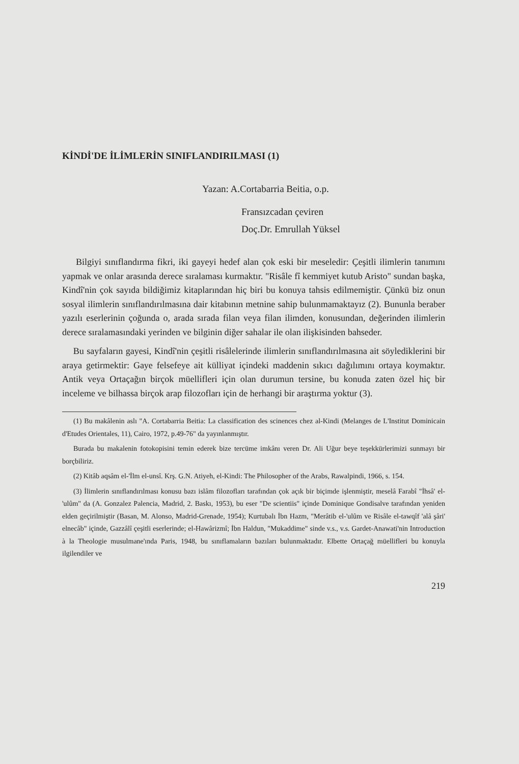KİNDİ'DE İLİMLERİN SINIFLANDIRILMASI (1)
Yazan: A.Cortabarria Beitia, o.p.
Fransızcadan çeviren
Doç.Dr. Emrullah Yüksel
Bilgiyi sınıflandırma fikri, iki gayeyi hedef alan çok eski bir meseledir: Çeşitli ilimlerin tanımını yapmak ve onlar arasında derece sıralaması kurmaktır. "Risâle fî kemmiyet kutub Aristo" sundan başka, Kindî'nin çok sayıda bildiğimiz kitaplarından hiç biri bu konuya tahsis edilmemiştir. Çünkü biz onun sosyal ilimlerin sınıflandırılmasına dair kitabının metnine sahip bulunmamaktayız (2). Bununla beraber yazılı eserlerinin çoğunda o, arada sırada filan veya filan ilimden, konusundan, değerinden ilimlerin derece sıralamasındaki yerinden ve bilginin diğer sahalar ile olan ilişkisinden bahseder.
Bu sayfaların gayesi, Kindî'nin çeşitli risâlelerinde ilimlerin sınıflandırılmasına ait söylediklerini bir araya getirmektir: Gaye felsefeye ait külliyat içindeki maddenin sıkıcı dağılımını ortaya koymaktır. Antik veya Ortaçağın birçok müellifleri için olan durumun tersine, bu konuda zaten özel hiç bir inceleme ve bilhassa birçok arap filozofları için de herhangi bir araştırma yoktur (3).
(1) Bu makâlenin aslı "A. Cortabarria Beitia: La classification des scinences chez al-Kindi (Melanges de L'Institut Dominicain d'Etudes Orientales, 11), Cairo, 1972, p.49-76" da yayınlanmıştır.
Burada bu makalenin fotokopisini temin ederek bize tercüme imkânı veren Dr. Ali Uğur beye teşekkürlerimizi sunmayı bir borçbiliriz.
(2) Kitâb aqsâm el-'İlm el-unsî. Krş. G.N. Atiyeh, el-Kindi: The Philosopher of the Arabs, Rawalpindi, 1966, s. 154.
(3) İlimlerin sınıflandırılması konusu bazı islâm filozofları tarafından çok açık bir biçimde işlenmiştir, meselâ Farabî "İhsâ' el-'ulûm" da (A. Gonzalez Palencia, Madrid, 2. Baskı, 1953), bu eser "De scientiis" içinde Dominique Gondisalve tarafından yeniden elden geçirilmiştir (Basan, M. Alonso, Madrid-Grenade, 1954); Kurtubalı İbn Hazm, "Merâtib el-'ulûm ve Risâle el-tawqîf 'alâ şâri' elnecâb" içinde, Gazzâlî çeşitli eserlerinde; el-Hawârizmî; İbn Haldun, "Mukaddime" sinde v.s., v.s. Gardet-Anawati'nin Introduction à la Theologie musulmane'ında Paris, 1948, bu sınıflamaların bazıları bulunmaktadır. Elbette Ortaçağ müellifleri bu konuyla ilgilendiler ve
219